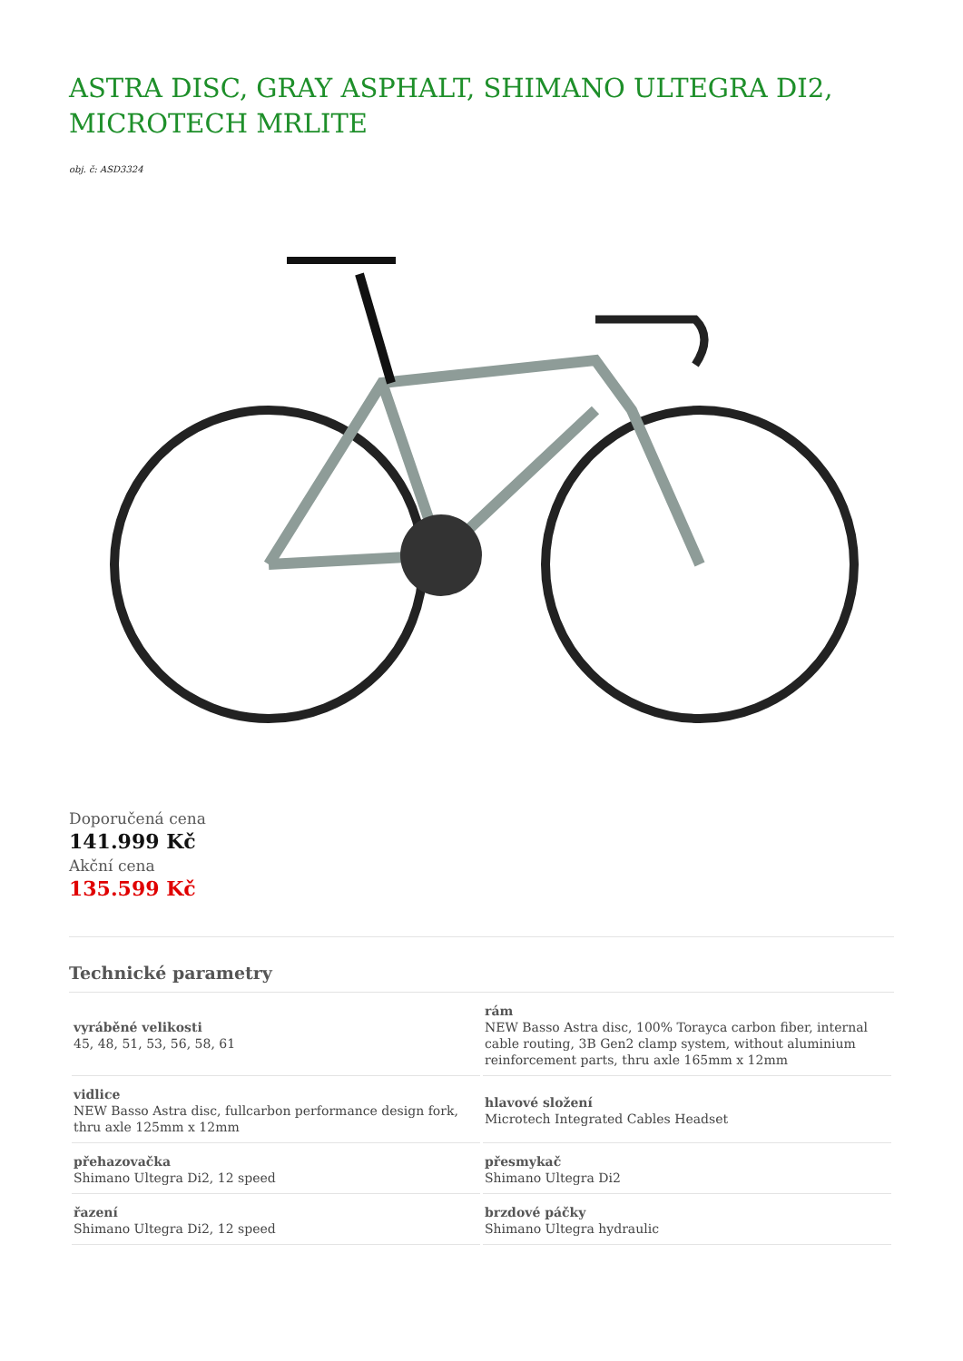ASTRA DISC, GRAY ASPHALT, SHIMANO ULTEGRA DI2, MICROTECH MRLITE
obj. č: ASD3324
Doporučená cena
141.999 Kč
Akční cena
135.599 Kč
Technické parametry
| vyráběné velikosti 45, 48, 51, 53, 56, 58, 61 | rám NEW Basso Astra disc, 100% Torayca carbon fiber, internal cable routing, 3B Gen2 clamp system, without aluminium reinforcement parts, thru axle 165mm x 12mm |
| vidlice NEW Basso Astra disc, fullcarbon performance design fork, thru axle 125mm x 12mm | hlavové složení Microtech Integrated Cables Headset |
| přehazovačka Shimano Ultegra Di2, 12 speed | přesmykač Shimano Ultegra Di2 |
| řazení Shimano Ultegra Di2, 12 speed | brzdové páčky Shimano Ultegra hydraulic |